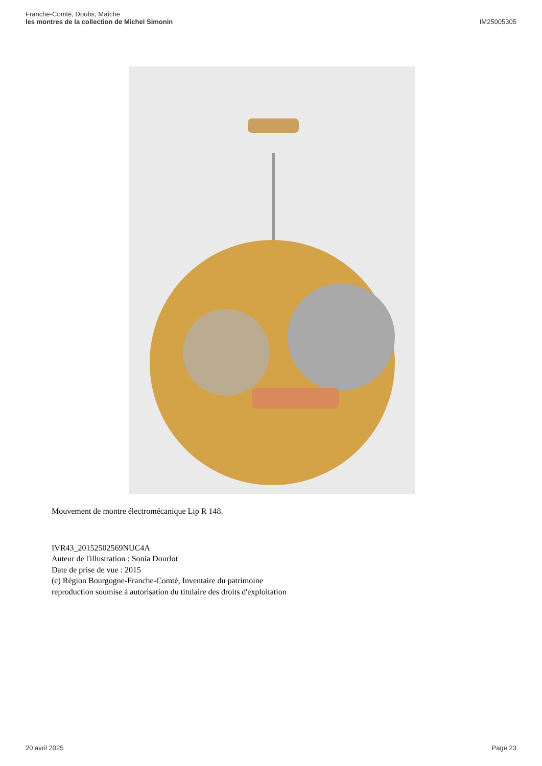Franche-Comté, Doubs, Maîche
les montres de la collection de Michel Simonin
IM25005305
Mouvement de montre électromécanique Lip R 148.
IVR43_20152502569NUC4A
Auteur de l'illustration : Sonia Dourlot
Date de prise de vue : 2015
(c) Région Bourgogne-Franche-Comté, Inventaire du patrimoine
reproduction soumise à autorisation du titulaire des droits d'exploitation
20 avril 2025 Page 23